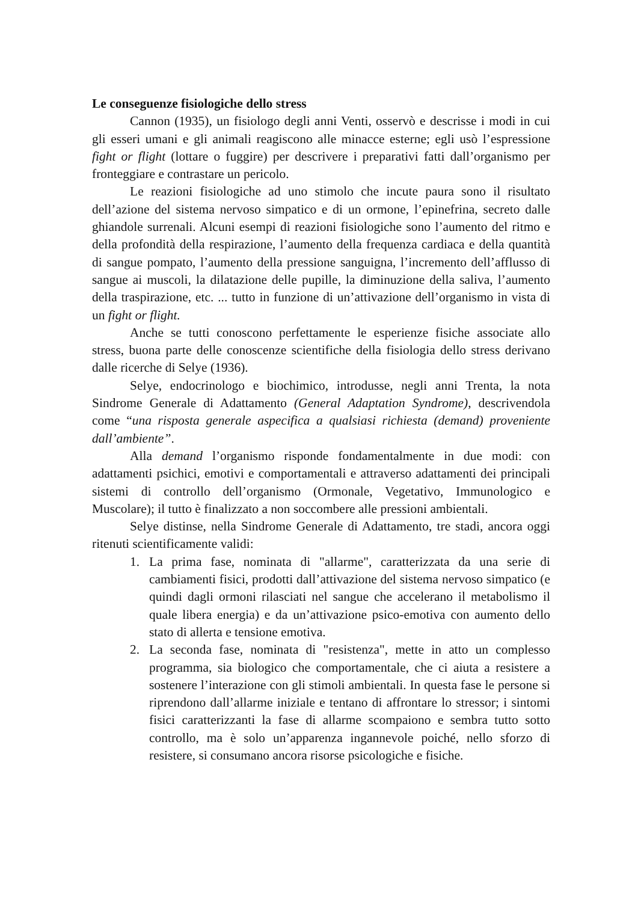Le conseguenze fisiologiche dello stress
Cannon (1935), un fisiologo degli anni Venti, osservò e descrisse i modi in cui gli esseri umani e gli animali reagiscono alle minacce esterne; egli usò l’espressione fight or flight (lottare o fuggire) per descrivere i preparativi fatti dall’organismo per fronteggiare e contrastare un pericolo.
Le reazioni fisiologiche ad uno stimolo che incute paura sono il risultato dell’azione del sistema nervoso simpatico e di un ormone, l’epinefrina, secreto dalle ghiandole surrenali. Alcuni esempi di reazioni fisiologiche sono l’aumento del ritmo e della profondità della respirazione, l’aumento della frequenza cardiaca e della quantità di sangue pompato, l’aumento della pressione sanguigna, l’incremento dell’afflusso di sangue ai muscoli, la dilatazione delle pupille, la diminuzione della saliva, l’aumento della traspirazione, etc. ... tutto in funzione di un’attivazione dell’organismo in vista di un fight or flight.
Anche se tutti conoscono perfettamente le esperienze fisiche associate allo stress, buona parte delle conoscenze scientifiche della fisiologia dello stress derivano dalle ricerche di Selye (1936).
Selye, endocrinologo e biochimico, introdusse, negli anni Trenta, la nota Sindrome Generale di Adattamento (General Adaptation Syndrome), descrivendola come “una risposta generale aspecifica a qualsiasi richiesta (demand) proveniente dall’ambiente”.
Alla demand l’organismo risponde fondamentalmente in due modi: con adattamenti psichici, emotivi e comportamentali e attraverso adattamenti dei principali sistemi di controllo dell’organismo (Ormonale, Vegetativo, Immunologico e Muscolare); il tutto è finalizzato a non soccombere alle pressioni ambientali.
Selye distinse, nella Sindrome Generale di Adattamento, tre stadi, ancora oggi ritenuti scientificamente validi:
1. La prima fase, nominata di "allarme", caratterizzata da una serie di cambiamenti fisici, prodotti dall’attivazione del sistema nervoso simpatico (e quindi dagli ormoni rilasciati nel sangue che accelerano il metabolismo il quale libera energia) e da un’attivazione psico-emotiva con aumento dello stato di allerta e tensione emotiva.
2. La seconda fase, nominata di "resistenza", mette in atto un complesso programma, sia biologico che comportamentale, che ci aiuta a resistere a sostenere l’interazione con gli stimoli ambientali. In questa fase le persone si riprendono dall’allarme iniziale e tentano di affrontare lo stressor; i sintomi fisici caratterizzanti la fase di allarme scompaiono e sembra tutto sotto controllo, ma è solo un’apparenza ingannevole poiché, nello sforzo di resistere, si consumano ancora risorse psicologiche e fisiche.